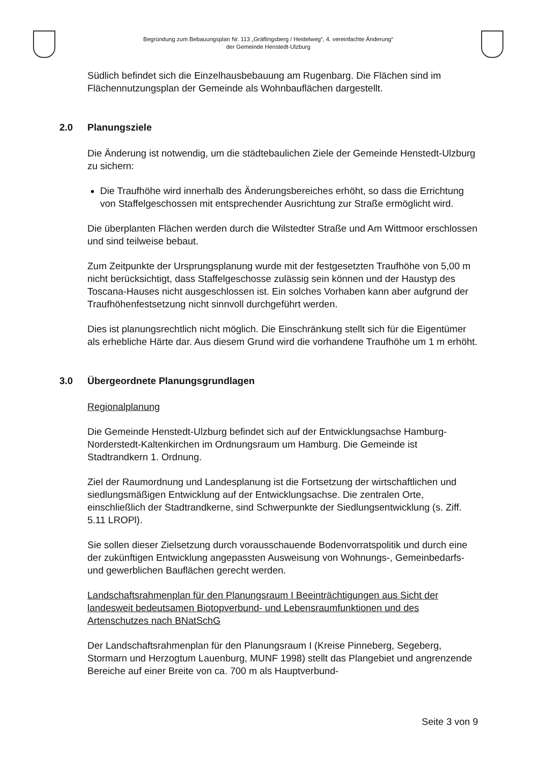Begründung zum Bebauungsplan Nr. 113 „Gräflingsberg / Heidelweg“, 4. vereinfachte Änderung“
der Gemeinde Henstedt-Ulzburg
Südlich befindet sich die Einzelhausbebauung am Rugenbarg. Die Flächen sind im Flächennutzungsplan der Gemeinde als Wohnbauflächen dargestellt.
2.0 Planungsziele
Die Änderung ist notwendig, um die städtebaulichen Ziele der Gemeinde Henstedt-Ulzburg zu sichern:
Die Traufhöhe wird innerhalb des Änderungsbereiches erhöht, so dass die Errichtung von Staffelgeschossen mit entsprechender Ausrichtung zur Straße ermöglicht wird.
Die überplanten Flächen werden durch die Wilstedter Straße und Am Wittmoor erschlossen und sind teilweise bebaut.
Zum Zeitpunkte der Ursprungsplanung wurde mit der festgesetzten Traufhöhe von 5,00 m nicht berücksichtigt, dass Staffelgeschosse zulässig sein können und der Haustyp des Toscana-Hauses nicht ausgeschlossen ist. Ein solches Vorhaben kann aber aufgrund der Traufhöhenfestsetzung nicht sinnvoll durchgeführt werden.
Dies ist planungsrechtlich nicht möglich. Die Einschränkung stellt sich für die Eigentümer als erhebliche Härte dar. Aus diesem Grund wird die vorhandene Traufhöhe um 1 m erhöht.
3.0 Übergeordnete Planungsgrundlagen
Regionalplanung
Die Gemeinde Henstedt-Ulzburg befindet sich auf der Entwicklungsachse Hamburg-Norderstedt-Kaltenkirchen im Ordnungsraum um Hamburg. Die Gemeinde ist Stadtrandkern 1. Ordnung.
Ziel der Raumordnung und Landesplanung ist die Fortsetzung der wirtschaftlichen und siedlungsmäßigen Entwicklung auf der Entwicklungsachse. Die zentralen Orte, einschließlich der Stadtrandkerne, sind Schwerpunkte der Siedlungsentwicklung (s. Ziff. 5.11 LROPl).
Sie sollen dieser Zielsetzung durch vorausschauende Bodenvorratspolitik und durch eine der zukünftigen Entwicklung angepassten Ausweisung von Wohnungs-, Gemeinbedarfs- und gewerblichen Bauflächen gerecht werden.
Landschaftsrahmenplan für den Planungsraum I Beeinträchtigungen aus Sicht der landesweit bedeutsamen Biotopverbund- und Lebensraumfunktionen und des Artenschutzes nach BNatSchG
Der Landschaftsrahmenplan für den Planungsraum I (Kreise Pinneberg, Segeberg, Stormarn und Herzogtum Lauenburg, MUNF 1998) stellt das Plangebiet und angrenzende Bereiche auf einer Breite von ca. 700 m als Hauptverbund-
Seite 3 von 9